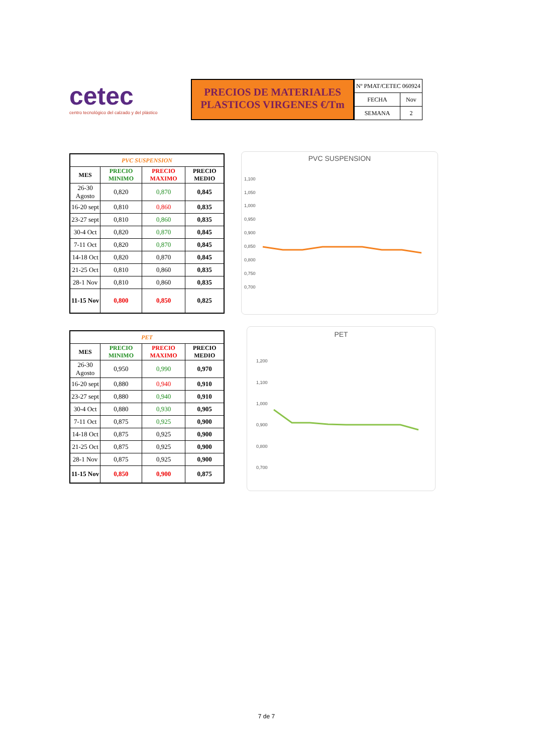cetec
centro tecnológico del calzado y del plástico
PRECIOS DE MATERIALES PLASTICOS VIRGENES €/Tm
| Nº PMAT/CETEC 060924 | |
| FECHA | Nov |
| SEMANA | 2 |
| PVC SUSPENSION | | | |
| --- | --- | --- | --- |
| MES | PRECIO MINIMO | PRECIO MAXIMO | PRECIO MEDIO |
| 26-30 Agosto | 0,820 | 0,870 | 0,845 |
| 16-20 sept | 0,810 | 0,860 | 0,835 |
| 23-27 sept | 0,810 | 0,860 | 0,835 |
| 30-4 Oct | 0,820 | 0,870 | 0,845 |
| 7-11 Oct | 0,820 | 0,870 | 0,845 |
| 14-18 Oct | 0,820 | 0,870 | 0,845 |
| 21-25 Oct | 0,810 | 0,860 | 0,835 |
| 28-1 Nov | 0,810 | 0,860 | 0,835 |
| 11-15 Nov | 0,800 | 0,850 | 0,825 |
PVC SUSPENSION
1,100
1,050
1,000
0,950
0,900
0,850
0,800
0,750
0,700
| PET | | | |
| --- | --- | --- | --- |
| MES | PRECIO MINIMO | PRECIO MAXIMO | PRECIO MEDIO |
| 26-30 Agosto | 0,950 | 0,990 | 0,970 |
| 16-20 sept | 0,880 | 0,940 | 0,910 |
| 23-27 sept | 0,880 | 0,940 | 0,910 |
| 30-4 Oct | 0,880 | 0,930 | 0,905 |
| 7-11 Oct | 0,875 | 0,925 | 0,900 |
| 14-18 Oct | 0,875 | 0,925 | 0,900 |
| 21-25 Oct | 0,875 | 0,925 | 0,900 |
| 28-1 Nov | 0,875 | 0,925 | 0,900 |
| 11-15 Nov | 0,850 | 0,900 | 0,875 |
PET
1,200
1,100
1,000
0,900
0,800
0,700
7 de 7